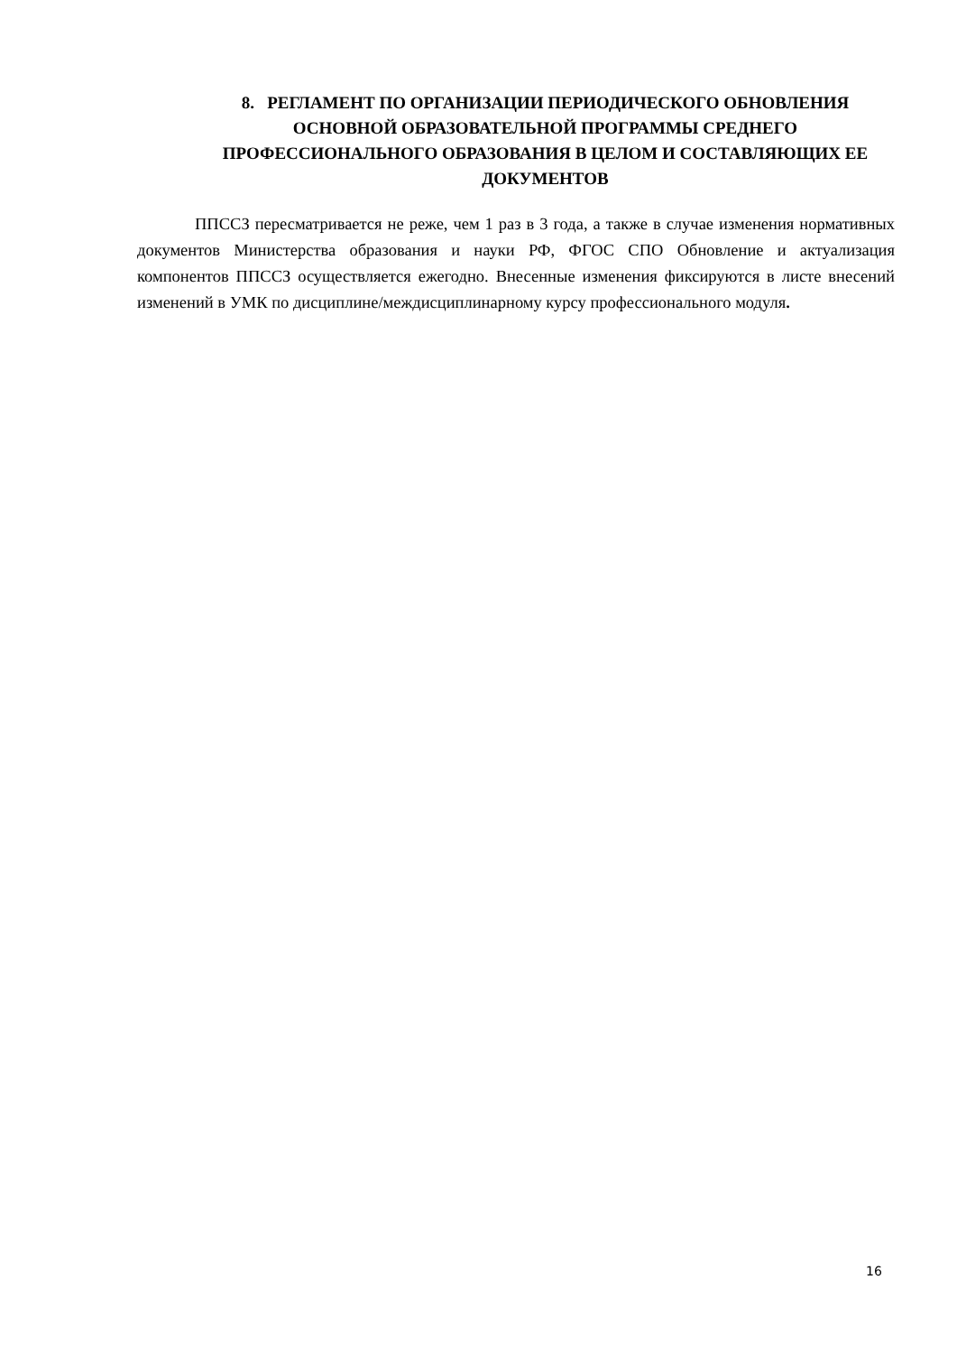8. РЕГЛАМЕНТ ПО ОРГАНИЗАЦИИ ПЕРИОДИЧЕСКОГО ОБНОВЛЕНИЯ ОСНОВНОЙ ОБРАЗОВАТЕЛЬНОЙ ПРОГРАММЫ СРЕДНЕГО ПРОФЕССИОНАЛЬНОГО ОБРАЗОВАНИЯ В ЦЕЛОМ И СОСТАВЛЯЮЩИХ ЕЕ ДОКУМЕНТОВ
ППССЗ пересматривается не реже, чем 1 раз в 3 года, а также в случае изменения нормативных документов Министерства образования и науки РФ, ФГОС СПО Обновление и актуализация компонентов ППССЗ осуществляется ежегодно. Внесенные изменения фиксируются в листе внесений изменений в УМК по дисциплине/междисциплинарному курсу профессионального модуля.
16